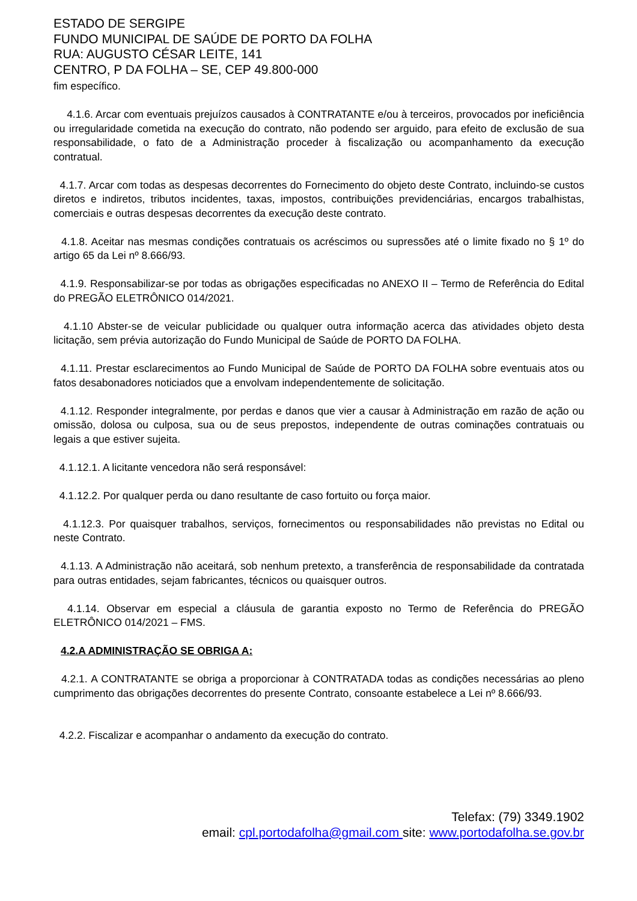ESTADO DE SERGIPE
FUNDO MUNICIPAL DE SAÚDE DE PORTO DA FOLHA
RUA: AUGUSTO CÉSAR LEITE, 141
CENTRO, P DA FOLHA – SE, CEP 49.800-000
fim específico.
4.1.6. Arcar com eventuais prejuízos causados à CONTRATANTE e/ou à terceiros, provocados por ineficiência ou irregularidade cometida na execução do contrato, não podendo ser arguido, para efeito de exclusão de sua responsabilidade, o fato de a Administração proceder à fiscalização ou acompanhamento da execução contratual.
4.1.7. Arcar com todas as despesas decorrentes do Fornecimento do objeto deste Contrato, incluindo-se custos diretos e indiretos, tributos incidentes, taxas, impostos, contribuições previdenciárias, encargos trabalhistas, comerciais e outras despesas decorrentes da execução deste contrato.
4.1.8. Aceitar nas mesmas condições contratuais os acréscimos ou supressões até o limite fixado no § 1º do artigo 65 da Lei nº 8.666/93.
4.1.9. Responsabilizar-se por todas as obrigações especificadas no ANEXO II – Termo de Referência do Edital do PREGÃO ELETRÔNICO 014/2021.
4.1.10 Abster-se de veicular publicidade ou qualquer outra informação acerca das atividades objeto desta licitação, sem prévia autorização do Fundo Municipal de Saúde de PORTO DA FOLHA.
4.1.11. Prestar esclarecimentos ao Fundo Municipal de Saúde de PORTO DA FOLHA sobre eventuais atos ou fatos desabonadores noticiados que a envolvam independentemente de solicitação.
4.1.12. Responder integralmente, por perdas e danos que vier a causar à Administração em razão de ação ou omissão, dolosa ou culposa, sua ou de seus prepostos, independente de outras cominações contratuais ou legais a que estiver sujeita.
4.1.12.1. A licitante vencedora não será responsável:
4.1.12.2. Por qualquer perda ou dano resultante de caso fortuito ou força maior.
4.1.12.3. Por quaisquer trabalhos, serviços, fornecimentos ou responsabilidades não previstas no Edital ou neste Contrato.
4.1.13. A Administração não aceitará, sob nenhum pretexto, a transferência de responsabilidade da contratada para outras entidades, sejam fabricantes, técnicos ou quaisquer outros.
4.1.14. Observar em especial a cláusula de garantia exposto no Termo de Referência do PREGÃO ELETRÔNICO 014/2021 – FMS.
4.2.A ADMINISTRAÇÃO SE OBRIGA A:
4.2.1. A CONTRATANTE se obriga a proporcionar à CONTRATADA todas as condições necessárias ao pleno cumprimento das obrigações decorrentes do presente Contrato, consoante estabelece a Lei nº 8.666/93.
4.2.2. Fiscalizar e acompanhar o andamento da execução do contrato.
Telefax: (79) 3349.1902
email: cpl.portodafolha@gmail.com site: www.portodafolha.se.gov.br